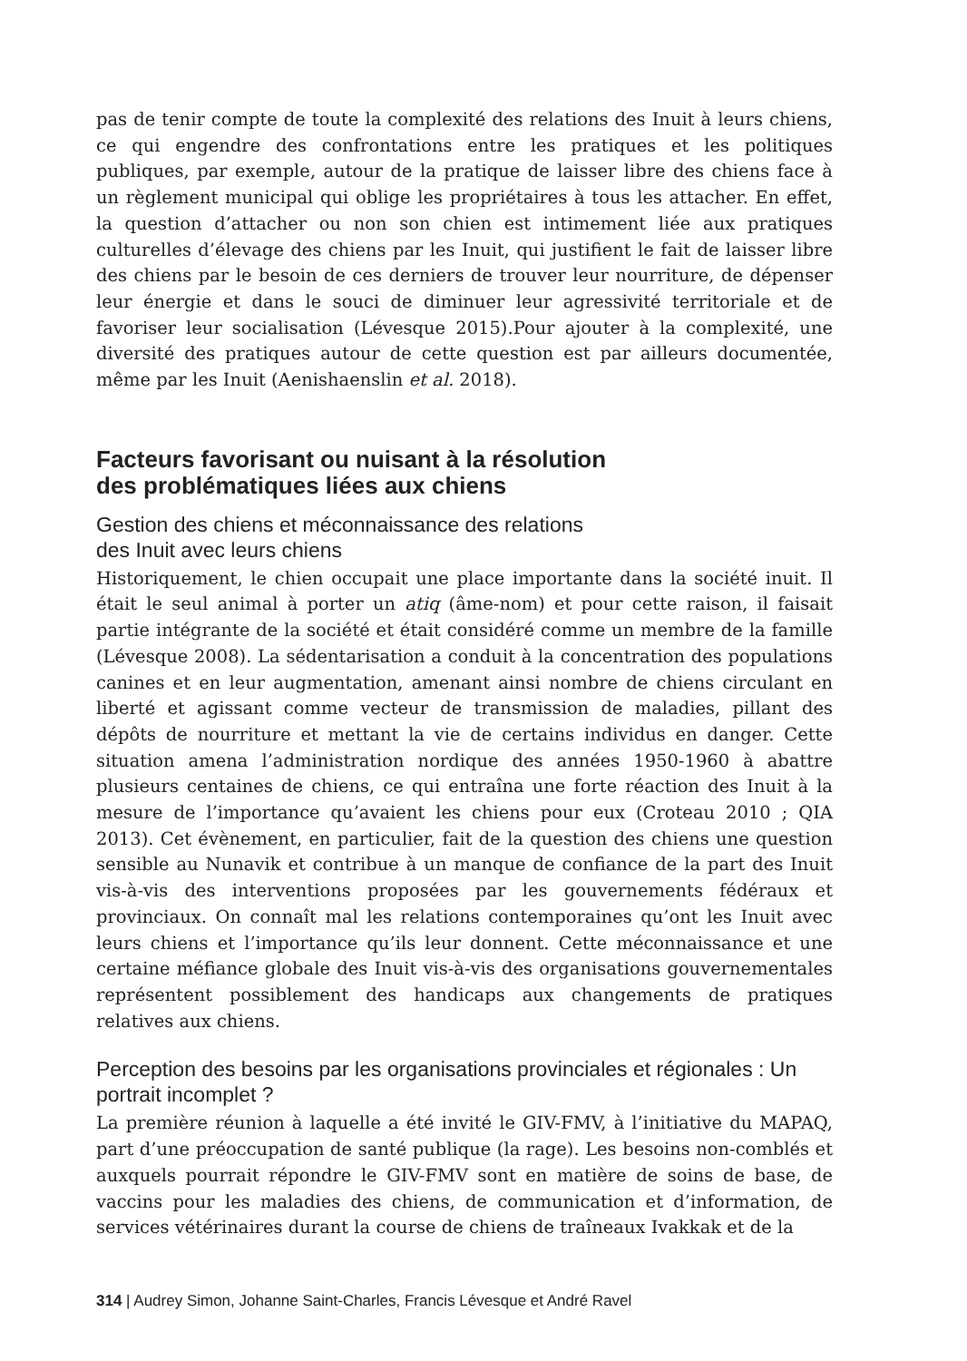pas de tenir compte de toute la complexité des relations des Inuit à leurs chiens, ce qui engendre des confrontations entre les pratiques et les politiques publiques, par exemple, autour de la pratique de laisser libre des chiens face à un règlement municipal qui oblige les propriétaires à tous les attacher. En effet, la question d’attacher ou non son chien est intimement liée aux pratiques culturelles d’élevage des chiens par les Inuit, qui justifient le fait de laisser libre des chiens par le besoin de ces derniers de trouver leur nourriture, de dépenser leur énergie et dans le souci de diminuer leur agressivité territoriale et de favoriser leur socialisation (Lévesque 2015).Pour ajouter à la complexité, une diversité des pratiques autour de cette question est par ailleurs documentée, même par les Inuit (Aenishaenslin et al. 2018).
Facteurs favorisant ou nuisant à la résolution
des problématiques liées aux chiens
Gestion des chiens et méconnaissance des relations
des Inuit avec leurs chiens
Historiquement, le chien occupait une place importante dans la société inuit. Il était le seul animal à porter un atiq (âme-nom) et pour cette raison, il faisait partie intégrante de la société et était considéré comme un membre de la famille (Lévesque 2008). La sédentarisation a conduit à la concentration des populations canines et en leur augmentation, amenant ainsi nombre de chiens circulant en liberté et agissant comme vecteur de transmission de maladies, pillant des dépôts de nourriture et mettant la vie de certains individus en danger. Cette situation amena l’administration nordique des années 1950-1960 à abattre plusieurs centaines de chiens, ce qui entraîna une forte réaction des Inuit à la mesure de l’importance qu’avaient les chiens pour eux (Croteau 2010 ; QIA 2013). Cet évènement, en particulier, fait de la question des chiens une question sensible au Nunavik et contribue à un manque de confiance de la part des Inuit vis-à-vis des interventions proposées par les gouvernements fédéraux et provinciaux. On connaît mal les relations contemporaines qu’ont les Inuit avec leurs chiens et l’importance qu’ils leur donnent. Cette méconnaissance et une certaine méfiance globale des Inuit vis-à-vis des organisations gouvernementales représentent possiblement des handicaps aux changements de pratiques relatives aux chiens.
Perception des besoins par les organisations provinciales et régionales : Un portrait incomplet ?
La première réunion à laquelle a été invité le GIV-FMV, à l’initiative du MAPAQ, part d’une préoccupation de santé publique (la rage). Les besoins non-comblés et auxquels pourrait répondre le GIV-FMV sont en matière de soins de base, de vaccins pour les maladies des chiens, de communication et d’information, de services vétérinaires durant la course de chiens de traîneaux Ivakkak et de la
314 | Audrey Simon, Johanne Saint-Charles, Francis Lévesque et André Ravel